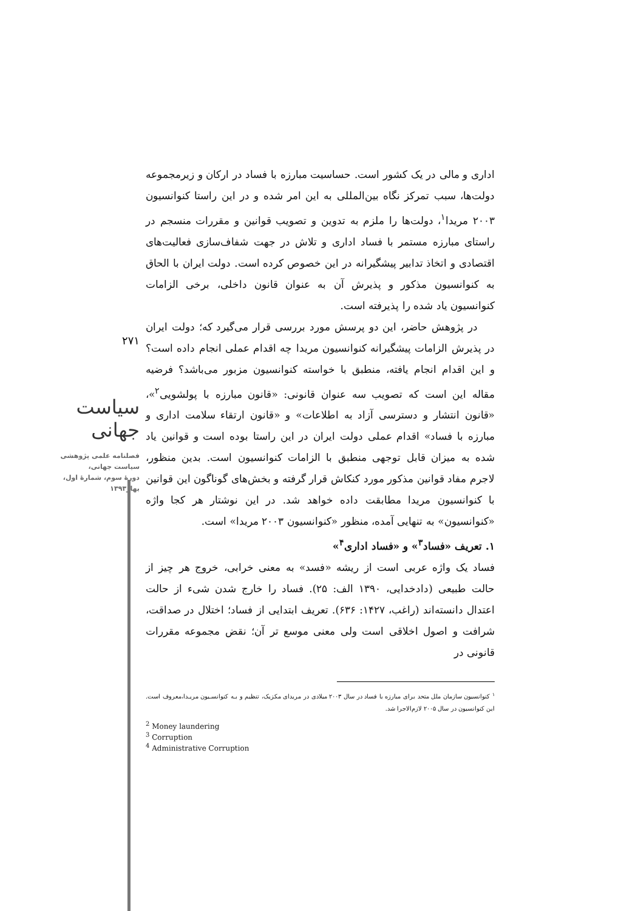اداری و مالی در یک کشور است. حساسیت مبارزه با فساد در ارکان و زیرمجموعه دولت‌ها، سبب تمرکز نگاه بین‌المللی به این امر شده و در این راستا کنوانسیون ۲۰۰۳ مریدا<sup>۱</sup>، دولت‌ها را ملزم به تدوین و تصویب قوانین و مقررات منسجم در راستای مبارزه مستمر با فساد اداری و تلاش در جهت شفاف‌سازی فعالیت‌های اقتصادی و اتخاذ تدابیر پیشگیرانه در این خصوص کرده است. دولت ایران با الحاق به کنوانسیون مذکور و پذیرش آن به عنوان قانون داخلی، برخی الزامات کنوانسیون یاد شده را پذیرفته است.
در پژوهش حاضر، این دو پرسش مورد بررسی قرار می‌گیرد که؛ دولت ایران در پذیرش الزامات پیشگیرانه کنوانسیون مریدا چه اقدام عملی انجام داده است؟ و این اقدام انجام یافته، منطبق با خواسته کنوانسیون مزبور می‌باشد؟ فرضیه مقاله این است که تصویب سه عنوان قانونی: «قانون مبارزه با پولشویی<sup>۲</sup>»، «قانون انتشار و دسترسی آزاد به اطلاعات» و «قانون ارتقاء سلامت اداری و مبارزه با فساد» اقدام عملی دولت ایران در این راستا بوده است و قوانین یاد شده به میزان قابل توجهی منطبق با الزامات کنوانسیون است. بدین منظور، لاجرم مفاد قوانین مذکور مورد کنکاش قرار گرفته و بخش‌های گوناگون این قوانین با کنوانسیون مریدا مطابقت داده خواهد شد. در این نوشتار هر کجا واژه «کنوانسیون» به تنهایی آمده، منظور «کنوانسیون ۲۰۰۳ مریدا» است.
۱. تعریف «فساد<sup>۳</sup>» و «فساد اداری<sup>۴</sup>»
فساد یک واژه عربی است از ریشه «فسد» به معنی خرابی، خروج هر چیز از حالت طبیعی (دادخدایی، ۱۳۹۰ الف: ۲۵). فساد را خارج شدن شیء از حالت اعتدال دانسته‌اند (راغب، ۱۴۲۷: ۶۳۶). تعریف ابتدایی از فساد؛ اختلال در صداقت، شرافت و اصول اخلاقی است ولی معنی موسع تر آن؛ نقض مجموعه مقررات قانونی در
<sup>۱</sup> کنوانسیون سازمان ملل متحد برای مبارزه با فساد در سال ۲۰۰۳ میلادی در مریدای مکزیک، تنظیم و بـه کنوانسـیون مریـدا،معروف است. این کنوانسیون در سال ۲۰۰۵ لازم‌الاجرا شد.
<sup>2</sup> Money laundering
<sup>3</sup> Corruption
<sup>4</sup> Administrative Corruption
۲۷۱
سیاست جهانی
فصلنامه علمی پژوهشی
سیاست جهانی،
دورهٔ سوم، شمارهٔ اول،
بهار۱۳۹۳